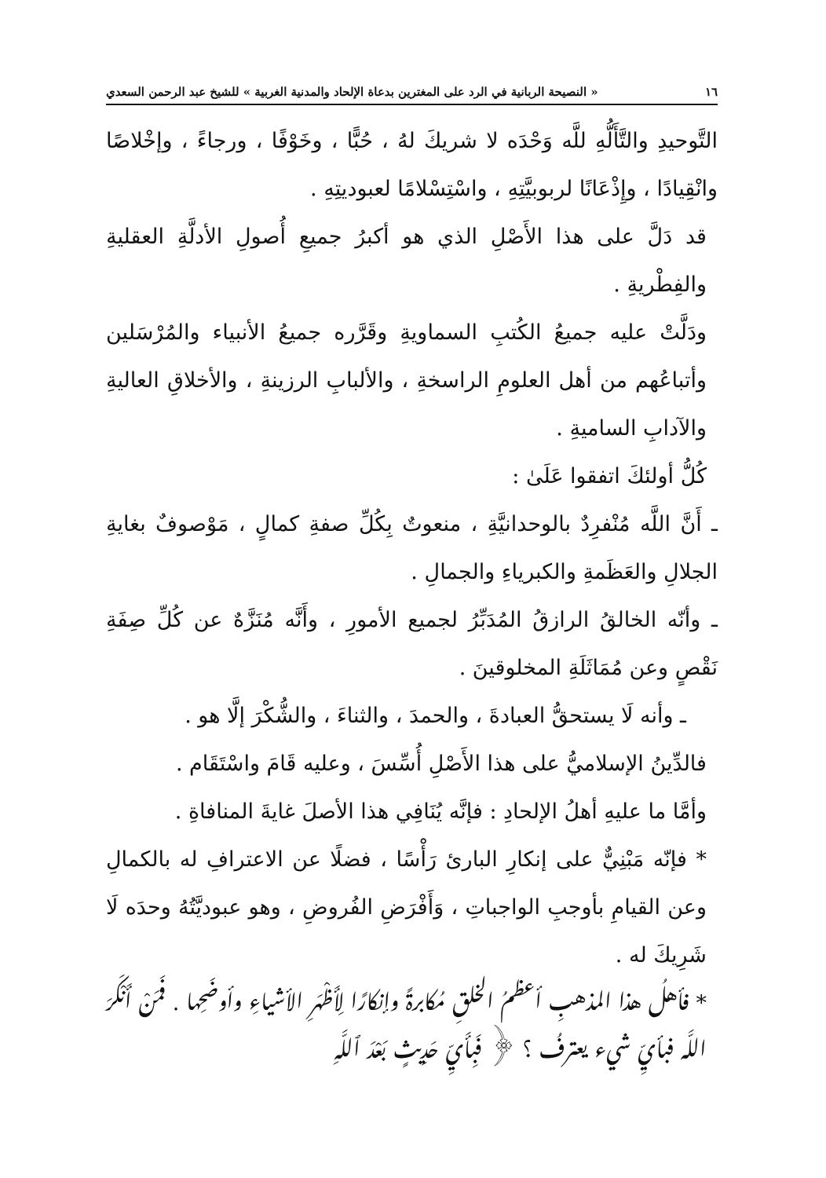١٦ « النصيحة الربانية في الرد على المغترين بدعاة الإلحاد والمدنية الغربية » للشيخ عبد الرحمن السعدي
التَّوحيدِ والتَّأَلُّهِ للَّه وَحْدَه لا شريكَ لهُ ، حُبًّا ، وخَوْفًا ، ورجاءً ، وإخْلاصًا وانْقِيادًا ، وإِذْعَانًا لربوبيَّتِهِ ، واسْتِسْلامًا لعبوديتِهِ .
قد دَلَّ على هذا الأَصْلِ الذي هو أكبرُ جميعِ أُصولِ الأدلَّةِ العقليةِ والفِطْريةِ .
ودَلَّتْ عليه جميعُ الكُتبِ السماويةِ وقَرَّره جميعُ الأنبياء والمُرْسَلين وأتباعُهم من أهل العلومِ الراسخةِ ، والألبابِ الرزينةِ ، والأخلاقِ العاليةِ والآدابِ الساميةِ .
كُلُّ أولئكَ اتفقوا عَلَىٰ :
ـ أَنَّ اللَّه مُنْفرِدٌ بالوحدانيَّةِ ، منعوتٌ بِكُلِّ صفةِ كمالٍ ، مَوْصوفٌ بغايةِ الجلالِ والعَظَمةِ والكبرياءِ والجمالِ .
ـ وأنّه الخالقُ الرازقُ المُدَبِّرُ لجميع الأمورِ ، وأَنَّه مُنَزَّهٌ عن كُلِّ صِفَةِ نَقْصٍ وعن مُمَاثَلَةِ المخلوقينَ .
ـ وأنه لَا يستحقُّ العبادةَ ، والحمدَ ، والثناءَ ، والشُّكْرَ إلَّا هو .
فالدِّينُ الإسلاميُّ على هذا الأَصْلِ أُسِّسَ ، وعليه قَامَ واسْتَقَام .
وأمَّا ما عليهِ أهلُ الإلحادِ : فإنَّه يُنَافِي هذا الأصلَ غايةَ المنافاةِ .
* فإنّه مَبْنِيٌّ على إنكارِ البارئ رَأْسًا ، فضلًا عن الاعترافِ له بالكمالِ وعن القيامِ بأوجبِ الواجباتِ ، وَأَفْرَضِ الفُروضِ ، وهو عبوديَّتُهُ وحدَه لَا شَرِيكَ له .
* فأهلُ هذا المذهبِ أعظمُ الخلقِ مُكابرةً وإنكارًا لِأَظْهَرِ الأشياءِ وأوضَحِها . فَمَنْ أَنْكَرَ اللَّه فبأيِّ شيء يعترفُ ؟ ﴿ فَبِأَيِّ حَدِيثٍ بَعْدَ ٱللَّهِ